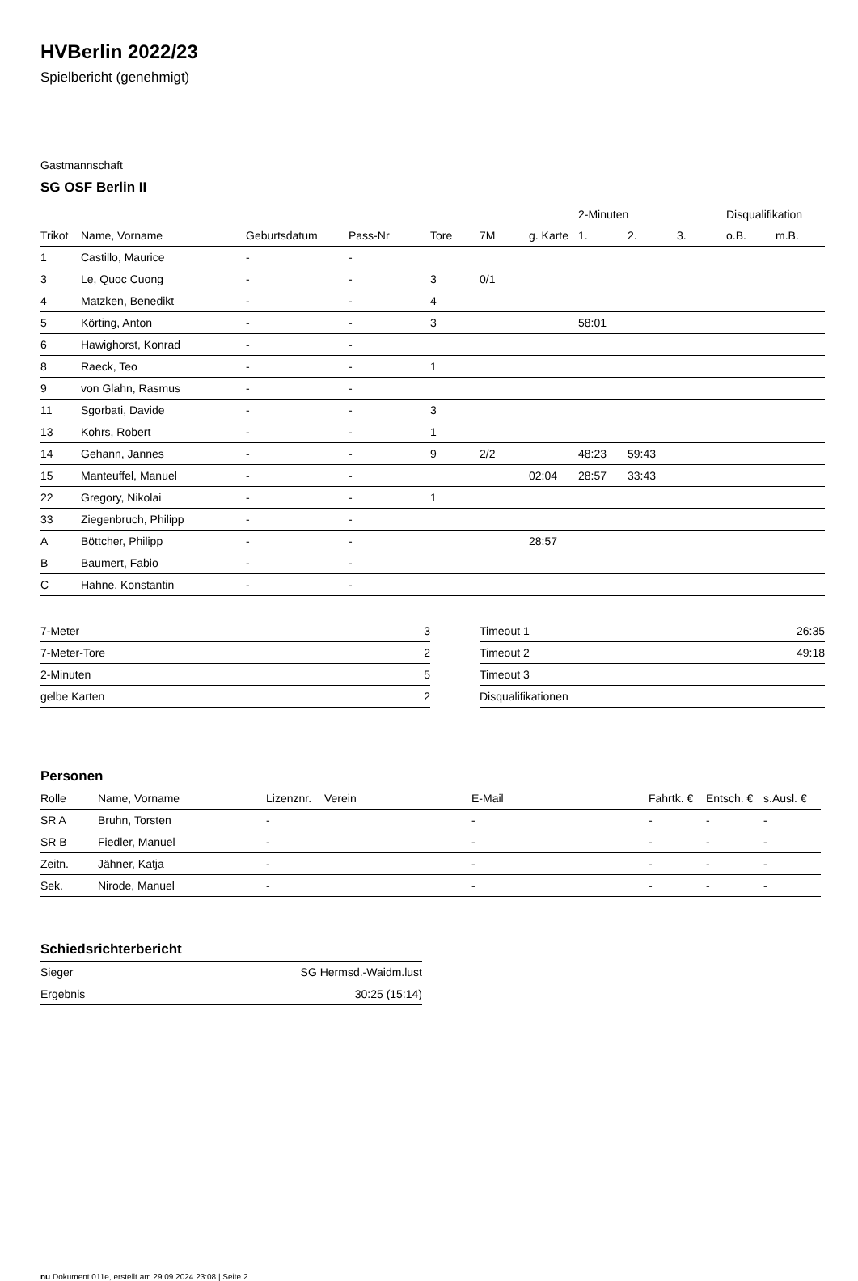HVBerlin 2022/23
Spielbericht (genehmigt)
Gastmannschaft
SG OSF Berlin II
| | | | | | | | 2-Minuten | | | Disqualifikation | |
| --- | --- | --- | --- | --- | --- | --- | --- | --- | --- | --- | --- |
| Trikot | Name, Vorname | Geburtsdatum | Pass-Nr | Tore | 7M | g. Karte | 1. | 2. | 3. | o.B. | m.B. |
| 1 | Castillo, Maurice | - | - | | | | | | | | |
| 3 | Le, Quoc Cuong | - | - | 3 | 0/1 | | | | | | |
| 4 | Matzken, Benedikt | - | - | 4 | | | | | | | |
| 5 | Körting, Anton | - | - | 3 | | | 58:01 | | | | |
| 6 | Hawighorst, Konrad | - | - | | | | | | | | |
| 8 | Raeck, Teo | - | - | 1 | | | | | | | |
| 9 | von Glahn, Rasmus | - | - | | | | | | | | |
| 11 | Sgorbati, Davide | - | - | 3 | | | | | | | |
| 13 | Kohrs, Robert | - | - | 1 | | | | | | | |
| 14 | Gehann, Jannes | - | - | 9 | 2/2 | | 48:23 | 59:43 | | | |
| 15 | Manteuffel, Manuel | - | - | | | 02:04 | 28:57 | 33:43 | | | |
| 22 | Gregory, Nikolai | - | - | 1 | | | | | | | |
| 33 | Ziegenbruch, Philipp | - | - | | | | | | | | |
| A | Böttcher, Philipp | - | - | | | 28:57 | | | | | |
| B | Baumert, Fabio | - | - | | | | | | | | |
| C | Hahne, Konstantin | - | - | | | | | | | | |
| 7-Meter | 3 |
| 7-Meter-Tore | 2 |
| 2-Minuten | 5 |
| gelbe Karten | 2 |
| Timeout 1 | 26:35 |
| Timeout 2 | 49:18 |
| Timeout 3 | |
| Disqualifikationen | |
Personen
| Rolle | Name, Vorname | Lizenznr. | Verein | E-Mail | Fahrtk. € | Entsch. € | s.Ausl. € |
| --- | --- | --- | --- | --- | --- | --- | --- |
| SR A | Bruhn, Torsten | - | | - | - | - | - |
| SR B | Fiedler, Manuel | - | | - | - | - | - |
| Zeitn. | Jähner, Katja | - | | - | - | - | - |
| Sek. | Nirode, Manuel | - | | - | - | - | - |
Schiedsrichterbericht
| Sieger | SG Hermsd.-Waidm.lust |
| Ergebnis | 30:25 (15:14) |
nu.Dokument 011e, erstellt am 29.09.2024 23:08 | Seite 2